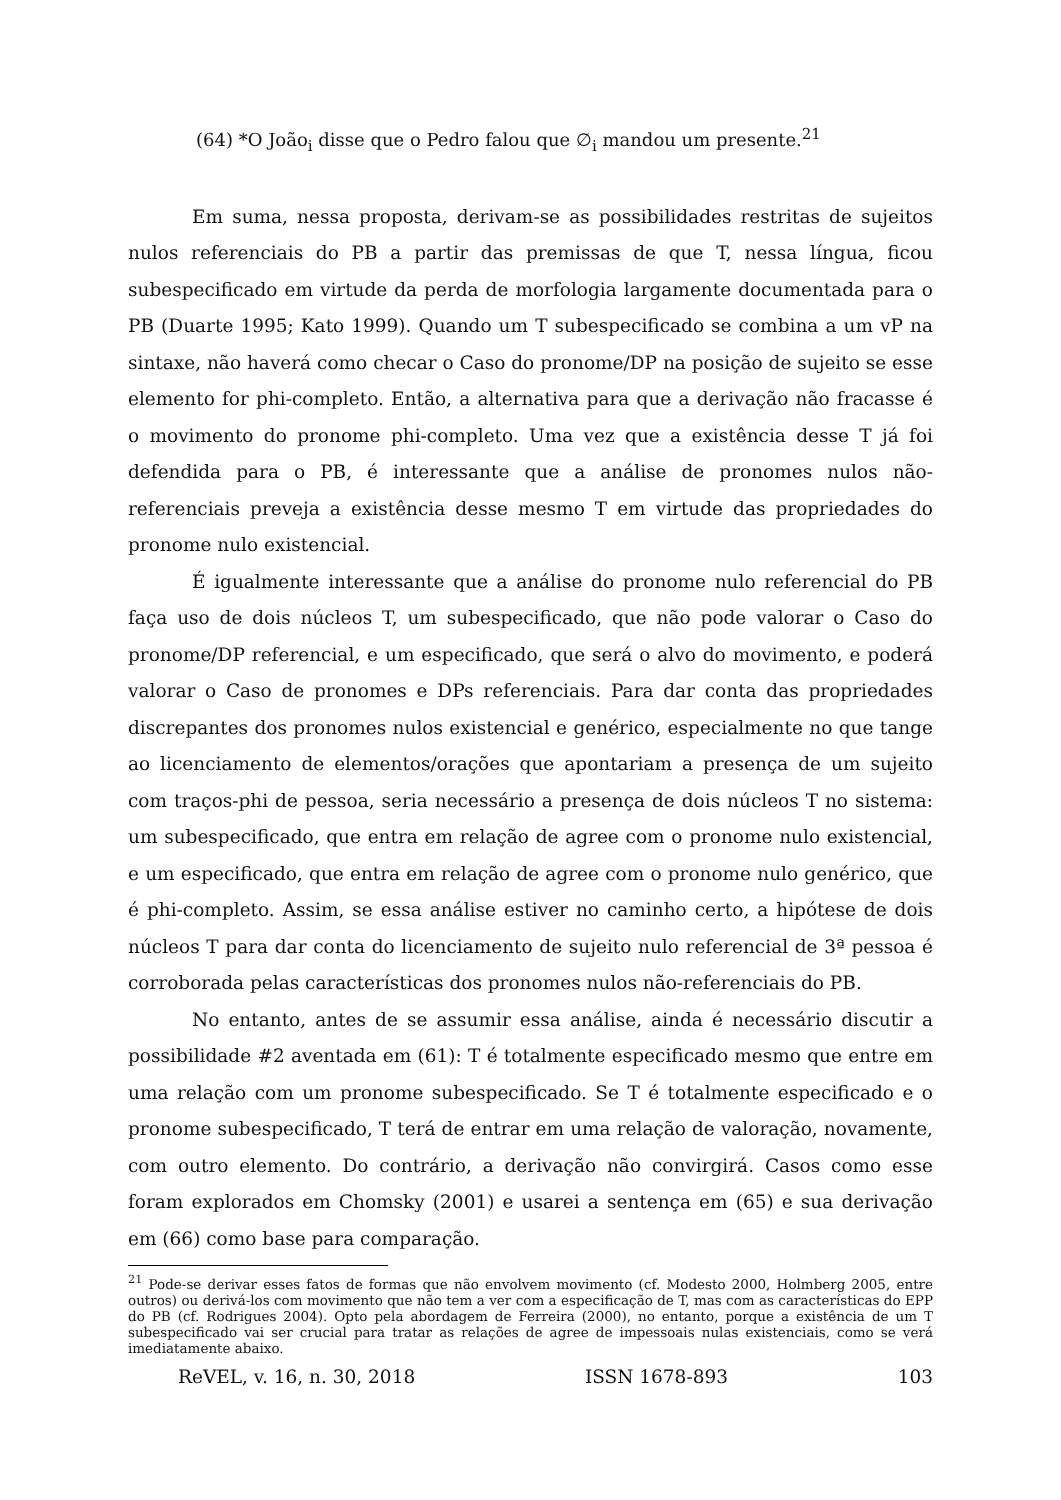(64) *O João<sub>i</sub> disse que o Pedro falou que ∅<sub>i</sub> mandou um presente.<sup>21</sup>
Em suma, nessa proposta, derivam-se as possibilidades restritas de sujeitos nulos referenciais do PB a partir das premissas de que T, nessa língua, ficou subespecificado em virtude da perda de morfologia largamente documentada para o PB (Duarte 1995; Kato 1999). Quando um T subespecificado se combina a um vP na sintaxe, não haverá como checar o Caso do pronome/DP na posição de sujeito se esse elemento for phi-completo. Então, a alternativa para que a derivação não fracasse é o movimento do pronome phi-completo. Uma vez que a existência desse T já foi defendida para o PB, é interessante que a análise de pronomes nulos não-referenciais preveja a existência desse mesmo T em virtude das propriedades do pronome nulo existencial.
É igualmente interessante que a análise do pronome nulo referencial do PB faça uso de dois núcleos T, um subespecificado, que não pode valorar o Caso do pronome/DP referencial, e um especificado, que será o alvo do movimento, e poderá valorar o Caso de pronomes e DPs referenciais. Para dar conta das propriedades discrepantes dos pronomes nulos existencial e genérico, especialmente no que tange ao licenciamento de elementos/orações que apontariam a presença de um sujeito com traços-phi de pessoa, seria necessário a presença de dois núcleos T no sistema: um subespecificado, que entra em relação de agree com o pronome nulo existencial, e um especificado, que entra em relação de agree com o pronome nulo genérico, que é phi-completo. Assim, se essa análise estiver no caminho certo, a hipótese de dois núcleos T para dar conta do licenciamento de sujeito nulo referencial de 3ª pessoa é corroborada pelas características dos pronomes nulos não-referenciais do PB.
No entanto, antes de se assumir essa análise, ainda é necessário discutir a possibilidade #2 aventada em (61): T é totalmente especificado mesmo que entre em uma relação com um pronome subespecificado. Se T é totalmente especificado e o pronome subespecificado, T terá de entrar em uma relação de valoração, novamente, com outro elemento. Do contrário, a derivação não convirgirá. Casos como esse foram explorados em Chomsky (2001) e usarei a sentença em (65) e sua derivação em (66) como base para comparação.
<sup>21</sup> Pode-se derivar esses fatos de formas que não envolvem movimento (cf. Modesto 2000, Holmberg 2005, entre outros) ou derivá-los com movimento que não tem a ver com a especificação de T, mas com as características do EPP do PB (cf. Rodrigues 2004). Opto pela abordagem de Ferreira (2000), no entanto, porque a existência de um T subespecificado vai ser crucial para tratar as relações de agree de impessoais nulas existenciais, como se verá imediatamente abaixo.
ReVEL, v. 16, n. 30, 2018 ISSN 1678-893 103